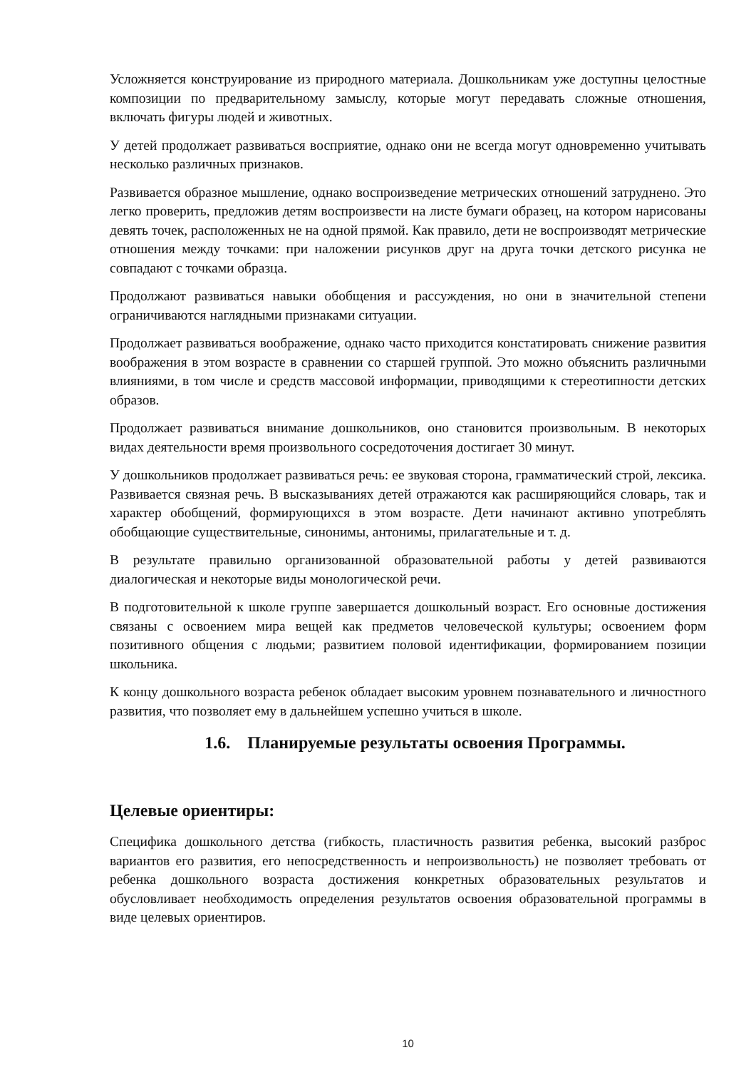Усложняется конструирование из природного материала. Дошкольникам уже доступны целостные композиции по предварительному замыслу, которые могут передавать сложные отношения, включать фигуры людей и животных.
У детей продолжает развиваться восприятие, однако они не всегда могут одновременно учитывать несколько различных признаков.
Развивается образное мышление, однако воспроизведение метрических отношений затруднено. Это легко проверить, предложив детям воспроизвести на листе бумаги образец, на котором нарисованы девять точек, расположенных не на одной прямой. Как правило, дети не воспроизводят метрические отношения между точками: при наложении рисунков друг на друга точки детского рисунка не совпадают с точками образца.
Продолжают развиваться навыки обобщения и рассуждения, но они в значительной степени ограничиваются наглядными признаками ситуации.
Продолжает развиваться воображение, однако часто приходится констатировать снижение развития воображения в этом возрасте в сравнении со старшей группой. Это можно объяснить различными влияниями, в том числе и средств массовой информации, приводящими к стереотипности детских образов.
Продолжает развиваться внимание дошкольников, оно становится произвольным. В некоторых видах деятельности время произвольного сосредоточения достигает 30 минут.
У дошкольников продолжает развиваться речь: ее звуковая сторона, грамматический строй, лексика. Развивается связная речь. В высказываниях детей отражаются как расширяющийся словарь, так и характер обобщений, формирующихся в этом возрасте. Дети начинают активно употреблять обобщающие существительные, синонимы, антонимы, прилагательные и т. д.
В результате правильно организованной образовательной работы у детей развиваются диалогическая и некоторые виды монологической речи.
В подготовительной к школе группе завершается дошкольный возраст. Его основные достижения связаны с освоением мира вещей как предметов человеческой культуры; освоением форм позитивного общения с людьми; развитием половой идентификации, формированием позиции школьника.
К концу дошкольного возраста ребенок обладает высоким уровнем познавательного и личностного развития, что позволяет ему в дальнейшем успешно учиться в школе.
1.6. Планируемые результаты освоения Программы.
Целевые ориентиры:
Специфика дошкольного детства (гибкость, пластичность развития ребенка, высокий разброс вариантов его развития, его непосредственность и непроизвольность) не позволяет требовать от ребенка дошкольного возраста достижения конкретных образовательных результатов и обусловливает необходимость определения результатов освоения образовательной программы в виде целевых ориентиров.
10